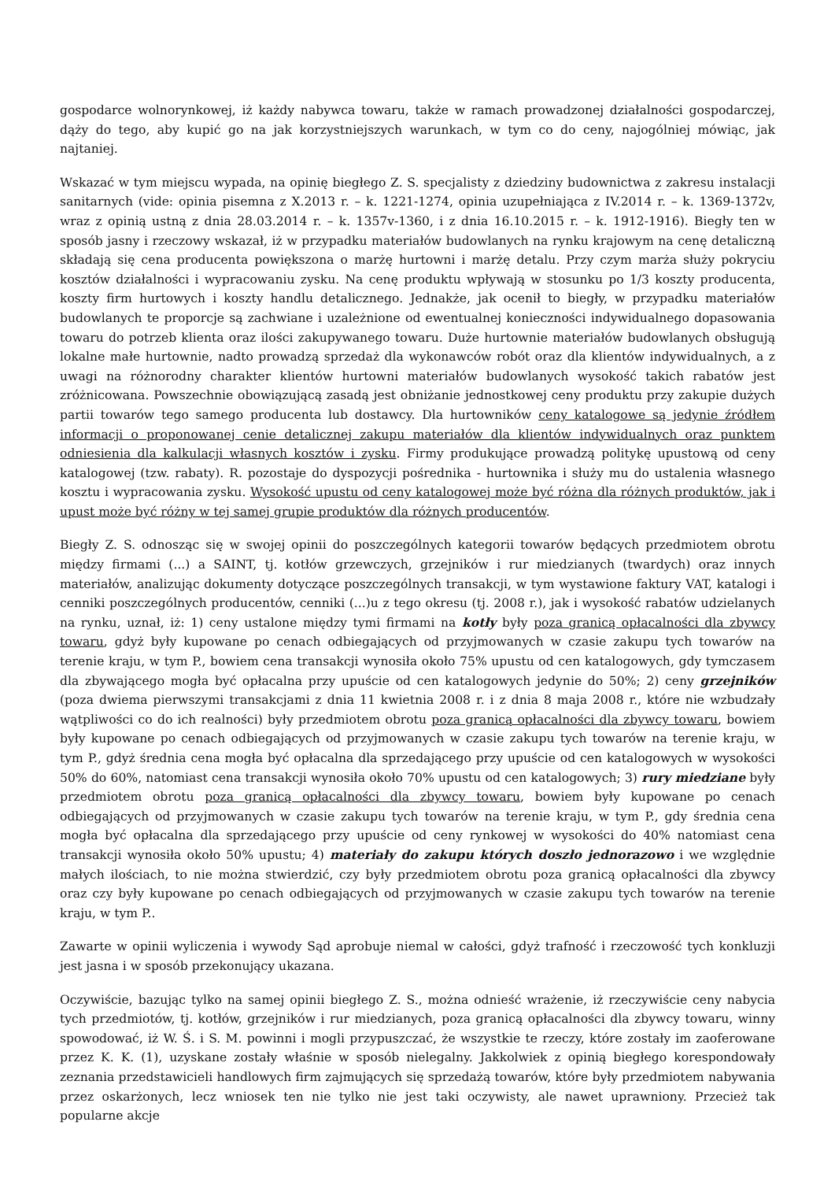gospodarce wolnorynkowej, iż każdy nabywca towaru, także w ramach prowadzonej działalności gospodarczej, dąży do tego, aby kupić go na jak korzystniejszych warunkach, w tym co do ceny, najogólniej mówiąc, jak najtaniej.
Wskazać w tym miejscu wypada, na opinię biegłego Z. S. specjalisty z dziedziny budownictwa z zakresu instalacji sanitarnych (vide: opinia pisemna z X.2013 r. – k. 1221-1274, opinia uzupełniająca z IV.2014 r. – k. 1369-1372v, wraz z opinią ustną z dnia 28.03.2014 r. – k. 1357v-1360, i z dnia 16.10.2015 r. – k. 1912-1916). Biegły ten w sposób jasny i rzeczowy wskazał, iż w przypadku materiałów budowlanych na rynku krajowym na cenę detaliczną składają się cena producenta powiększona o marżę hurtowni i marżę detalu. Przy czym marża służy pokryciu kosztów działalności i wypracowaniu zysku. Na cenę produktu wpływają w stosunku po 1/3 koszty producenta, koszty firm hurtowych i koszty handlu detalicznego. Jednakże, jak ocenił to biegły, w przypadku materiałów budowlanych te proporcje są zachwiane i uzależnione od ewentualnej konieczności indywidualnego dopasowania towaru do potrzeb klienta oraz ilości zakupywanego towaru. Duże hurtownie materiałów budowlanych obsługują lokalne małe hurtownie, nadto prowadzą sprzedaż dla wykonawców robót oraz dla klientów indywidualnych, a z uwagi na różnorodny charakter klientów hurtowni materiałów budowlanych wysokość takich rabatów jest zróżnicowana. Powszechnie obowiązującą zasadą jest obniżanie jednostkowej ceny produktu przy zakupie dużych partii towarów tego samego producenta lub dostawcy. Dla hurtowników ceny katalogowe są jedynie źródłem informacji o proponowanej cenie detalicznej zakupu materiałów dla klientów indywidualnych oraz punktem odniesienia dla kalkulacji własnych kosztów i zysku. Firmy produkujące prowadzą politykę upustową od ceny katalogowej (tzw. rabaty). R. pozostaje do dyspozycji pośrednika - hurtownika i służy mu do ustalenia własnego kosztu i wypracowania zysku. Wysokość upustu od ceny katalogowej może być różna dla różnych produktów, jak i upust może być różny w tej samej grupie produktów dla różnych producentów.
Biegły Z. S. odnosząc się w swojej opinii do poszczególnych kategorii towarów będących przedmiotem obrotu między firmami (...) a SAINT, tj. kotłów grzewczych, grzejników i rur miedzianych (twardych) oraz innych materiałów, analizując dokumenty dotyczące poszczególnych transakcji, w tym wystawione faktury VAT, katalogi i cenniki poszczególnych producentów, cenniki (...)u z tego okresu (tj. 2008 r.), jak i wysokość rabatów udzielanych na rynku, uznał, iż: 1) ceny ustalone między tymi firmami na kotły były poza granicą opłacalności dla zbywcy towaru, gdyż były kupowane po cenach odbiegających od przyjmowanych w czasie zakupu tych towarów na terenie kraju, w tym P., bowiem cena transakcji wynosiła około 75% upustu od cen katalogowych, gdy tymczasem dla zbywającego mogła być opłacalna przy upuście od cen katalogowych jedynie do 50%; 2) ceny grzejników (poza dwiema pierwszymi transakcjami z dnia 11 kwietnia 2008 r. i z dnia 8 maja 2008 r., które nie wzbudzały wątpliwości co do ich realności) były przedmiotem obrotu poza granicą opłacalności dla zbywcy towaru, bowiem były kupowane po cenach odbiegających od przyjmowanych w czasie zakupu tych towarów na terenie kraju, w tym P., gdyż średnia cena mogła być opłacalna dla sprzedającego przy upuście od cen katalogowych w wysokości 50% do 60%, natomiast cena transakcji wynosiła około 70% upustu od cen katalogowych; 3) rury miedziane były przedmiotem obrotu poza granicą opłacalności dla zbywcy towaru, bowiem były kupowane po cenach odbiegających od przyjmowanych w czasie zakupu tych towarów na terenie kraju, w tym P., gdy średnia cena mogła być opłacalna dla sprzedającego przy upuście od ceny rynkowej w wysokości do 40% natomiast cena transakcji wynosiła około 50% upustu; 4) materiały do zakupu których doszło jednorazowo i we względnie małych ilościach, to nie można stwierdzić, czy były przedmiotem obrotu poza granicą opłacalności dla zbywcy oraz czy były kupowane po cenach odbiegających od przyjmowanych w czasie zakupu tych towarów na terenie kraju, w tym P..
Zawarte w opinii wyliczenia i wywody Sąd aprobuje niemal w całości, gdyż trafność i rzeczowość tych konkluzji jest jasna i w sposób przekonujący ukazana.
Oczywiście, bazując tylko na samej opinii biegłego Z. S., można odnieść wrażenie, iż rzeczywiście ceny nabycia tych przedmiotów, tj. kotłów, grzejników i rur miedzianych, poza granicą opłacalności dla zbywcy towaru, winny spowodować, iż W. Ś. i S. M. powinni i mogli przypuszczać, że wszystkie te rzeczy, które zostały im zaoferowane przez K. K. (1), uzyskane zostały właśnie w sposób nielegalny. Jakkolwiek z opinią biegłego korespondowały zeznania przedstawicieli handlowych firm zajmujących się sprzedażą towarów, które były przedmiotem nabywania przez oskarżonych, lecz wniosek ten nie tylko nie jest taki oczywisty, ale nawet uprawniony. Przecież tak popularne akcje